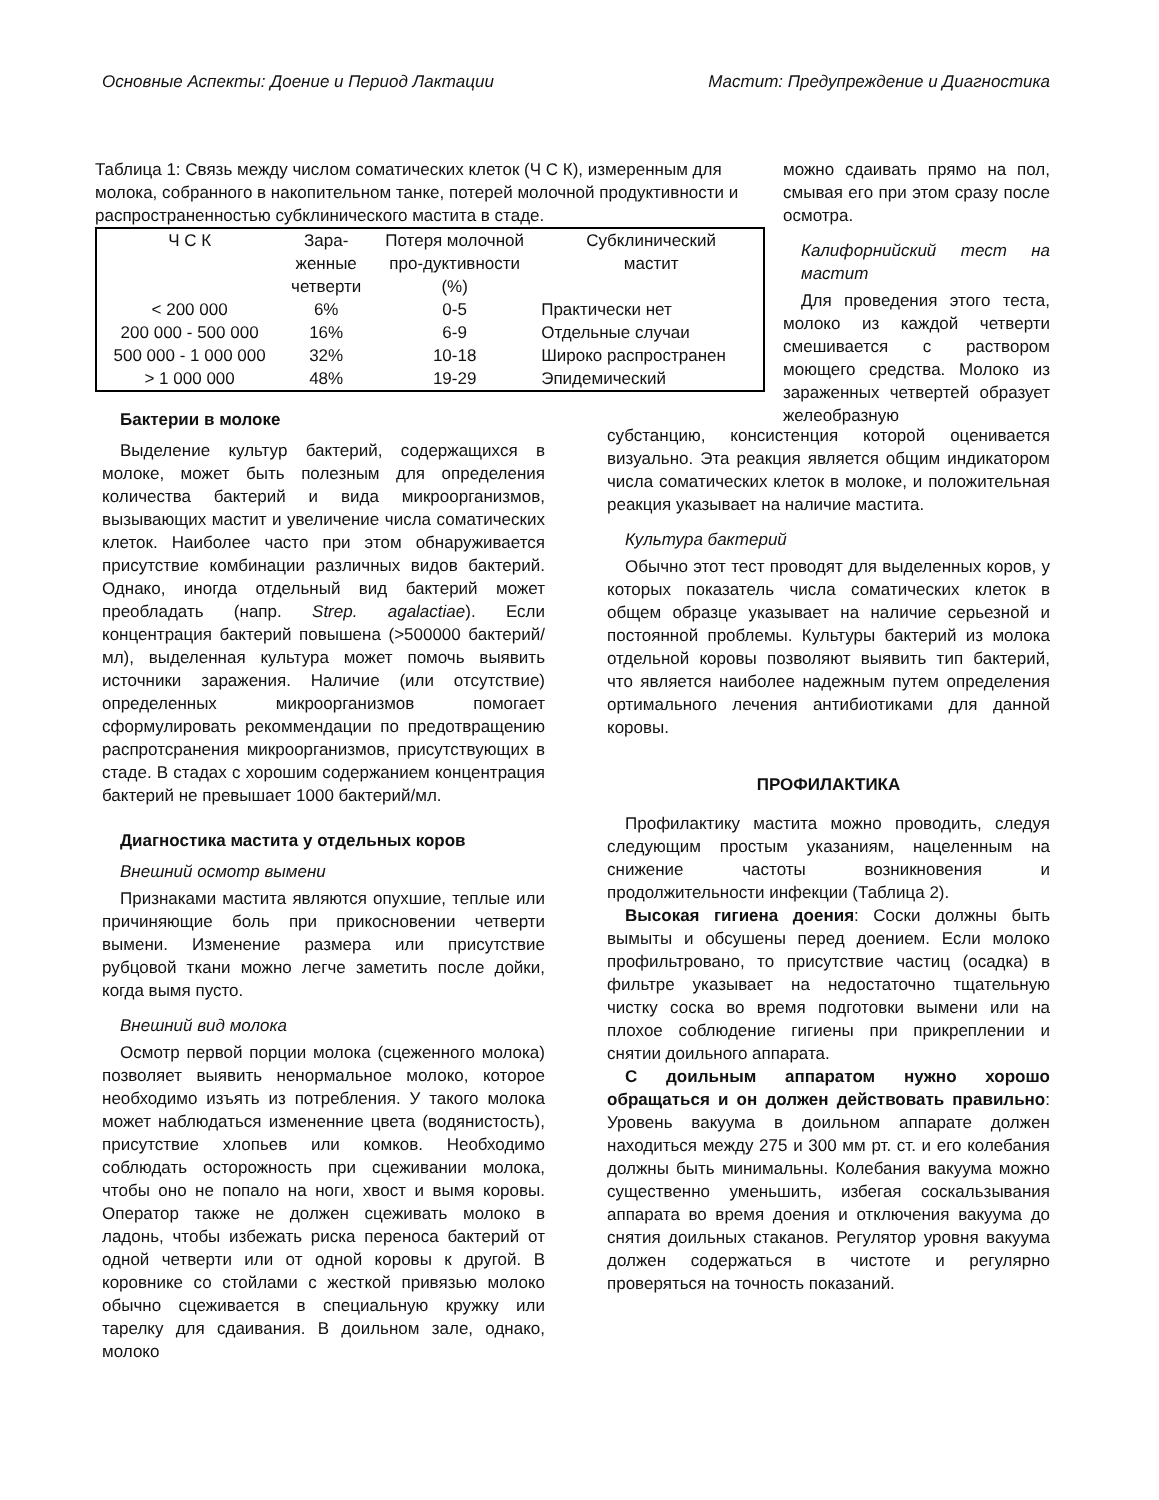Основные Аспекты: Доение и Период Лактации Мастит: Предупреждение и Диагностика
Таблица 1: Связь между числом соматических клеток (Ч С К), измеренным для молока, собранного в накопительном танке, потерей молочной продуктивности и распространенностью субклинического мастита в стаде.
| Ч С К | Зара- женные четверти | Потеря молочной про-дуктивности (%) | Субклинический мастит |
| --- | --- | --- | --- |
| < 200 000 | 6% | 0-5 | Практически нет |
| 200 000 - 500 000 | 16% | 6-9 | Отдельные случаи |
| 500 000 - 1 000 000 | 32% | 10-18 | Широко распространен |
| > 1 000 000 | 48% | 19-29 | Эпидемический |
можно сдаивать прямо на пол, смывая его при этом сразу после осмотра.
Калифорнийский тест на мастит
Для проведения этого теста, молоко из каждой четверти смешивается с раствором моющего средства. Молоко из зараженных четвертей образует желеобразную
Бактерии в молоке
Выделение культур бактерий, содержащихся в молоке, может быть полезным для определения количества бактерий и вида микроорганизмов, вызывающих мастит и увеличение числа соматических клеток. Наиболее часто при этом обнаруживается присутствие комбинации различных видов бактерий. Однако, иногда отдельный вид бактерий может преобладать (напр. Strep. agalactiae). Если концентрация бактерий повышена (>500000 бактерий/мл), выделенная культура может помочь выявить источники заражения. Наличие (или отсутствие) определенных микроорганизмов помогает сформулировать рекоммендации по предотвращению распротсранения микроорганизмов, присутствующих в стаде. В стадах с хорошим содержанием концентрация бактерий не превышает 1000 бактерий/мл.
Диагностика мастита у отдельных коров
Внешний осмотр вымени
Признаками мастита являются опухшие, теплые или причиняющие боль при прикосновении четверти вымени. Изменение размера или присутствие рубцовой ткани можно легче заметить после дойки, когда вымя пусто.
Внешний вид молока
Осмотр первой порции молока (сцеженного молока) позволяет выявить ненормальное молоко, которое необходимо изъять из потребления. У такого молока может наблюдаться измененние цвета (водянистость), присутствие хлопьев или комков. Необходимо соблюдать осторожность при сцеживании молока, чтобы оно не попало на ноги, хвост и вымя коровы. Оператор также не должен сцеживать молоко в ладонь, чтобы избежать риска переноса бактерий от одной четверти или от одной коровы к другой. В коровнике со стойлами с жесткой привязью молоко обычно сцеживается в специальную кружку или тарелку для сдаивания. В доильном зале, однако, молоко
субстанцию, консистенция которой оценивается визуально. Эта реакция является общим индикатором числа соматических клеток в молоке, и положительная реакция указывает на наличие мастита.
Культура бактерий
Обычно этот тест проводят для выделенных коров, у которых показатель числа соматических клеток в общем образце указывает на наличие серьезной и постоянной проблемы. Культуры бактерий из молока отдельной коровы позволяют выявить тип бактерий, что является наиболее надежным путем определения ортимального лечения антибиотиками для данной коровы.
ПРОФИЛАКТИКА
Профилактику мастита можно проводить, следуя следующим простым указаниям, нацеленным на снижение частоты возникновения и продолжительности инфекции (Таблица 2).
Высокая гигиена доения: Соски должны быть вымыты и обсушены перед доением. Если молоко профильтровано, то присутствие частиц (осадка) в фильтре указывает на недостаточно тщательную чистку соска во время подготовки вымени или на плохое соблюдение гигиены при прикреплении и снятии доильного аппарата.
С доильным аппаратом нужно хорошо обращаться и он должен действовать правильно: Уровень вакуума в доильном аппарате должен находиться между 275 и 300 мм рт. ст. и его колебания должны быть минимальны. Колебания вакуума можно существенно уменьшить, избегая соскальзывания аппарата во время доения и отключения вакуума до снятия доильных стаканов. Регулятор уровня вакуума должен содержаться в чистоте и регулярно проверяться на точность показаний.